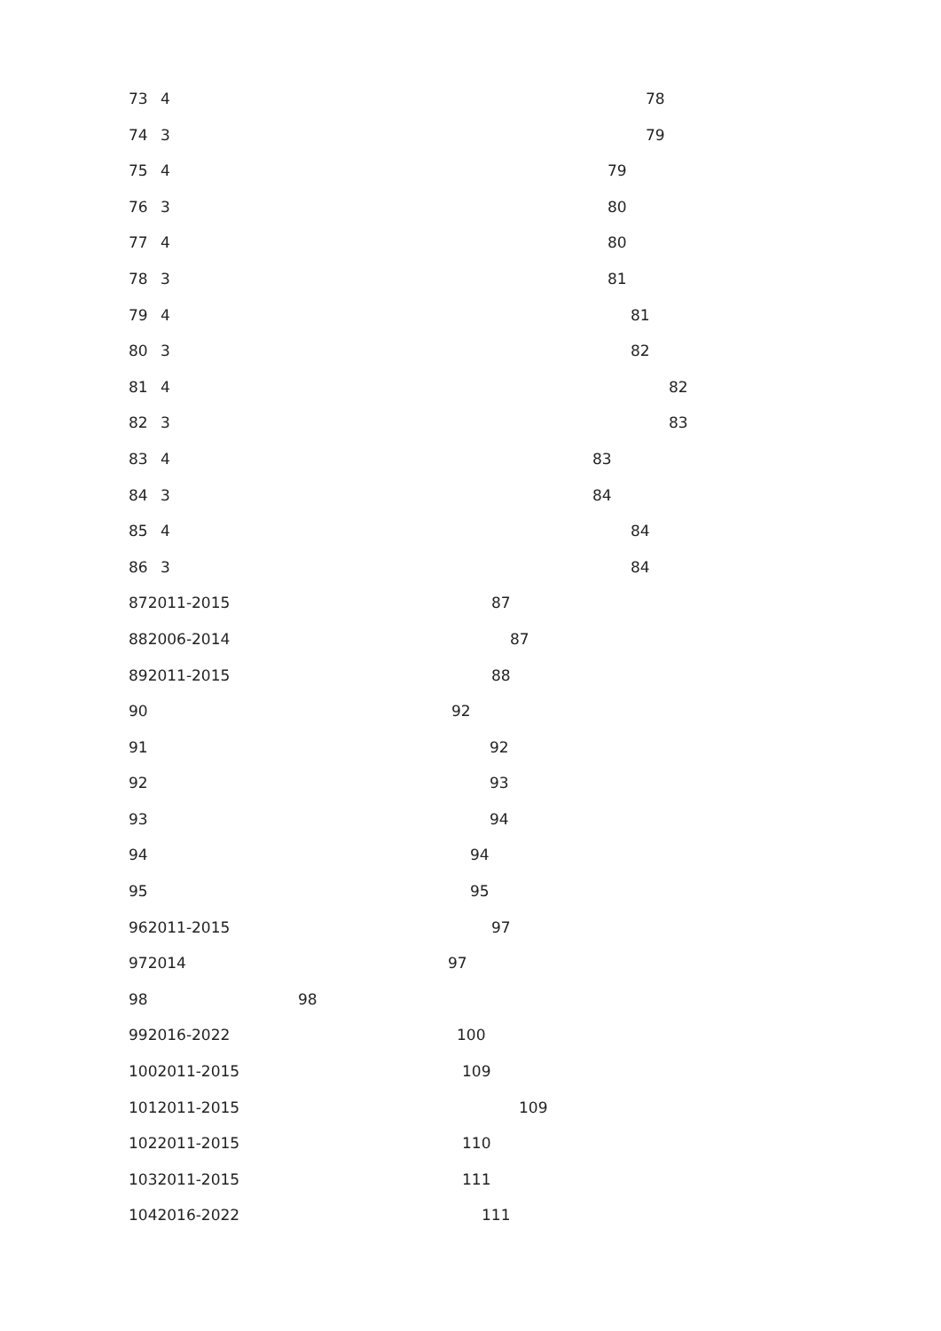73 4 78
74 3 79
75 4 79
76 3 80
77 4 80
78 3 81
79 4 81
80 3 82
81 4 82
82 3 83
83 4 83
84 3 84
85 4 84
86 3 84
872011-2015 87
882006-2014 87
892011-2015 88
90 92
91 92
92 93
93 94
94 94
95 95
962011-2015 97
972014 97
98 98
992016-2022 100
1002011-2015 109
1012011-2015 109
1022011-2015 110
1032011-2015 111
1042016-2022 111